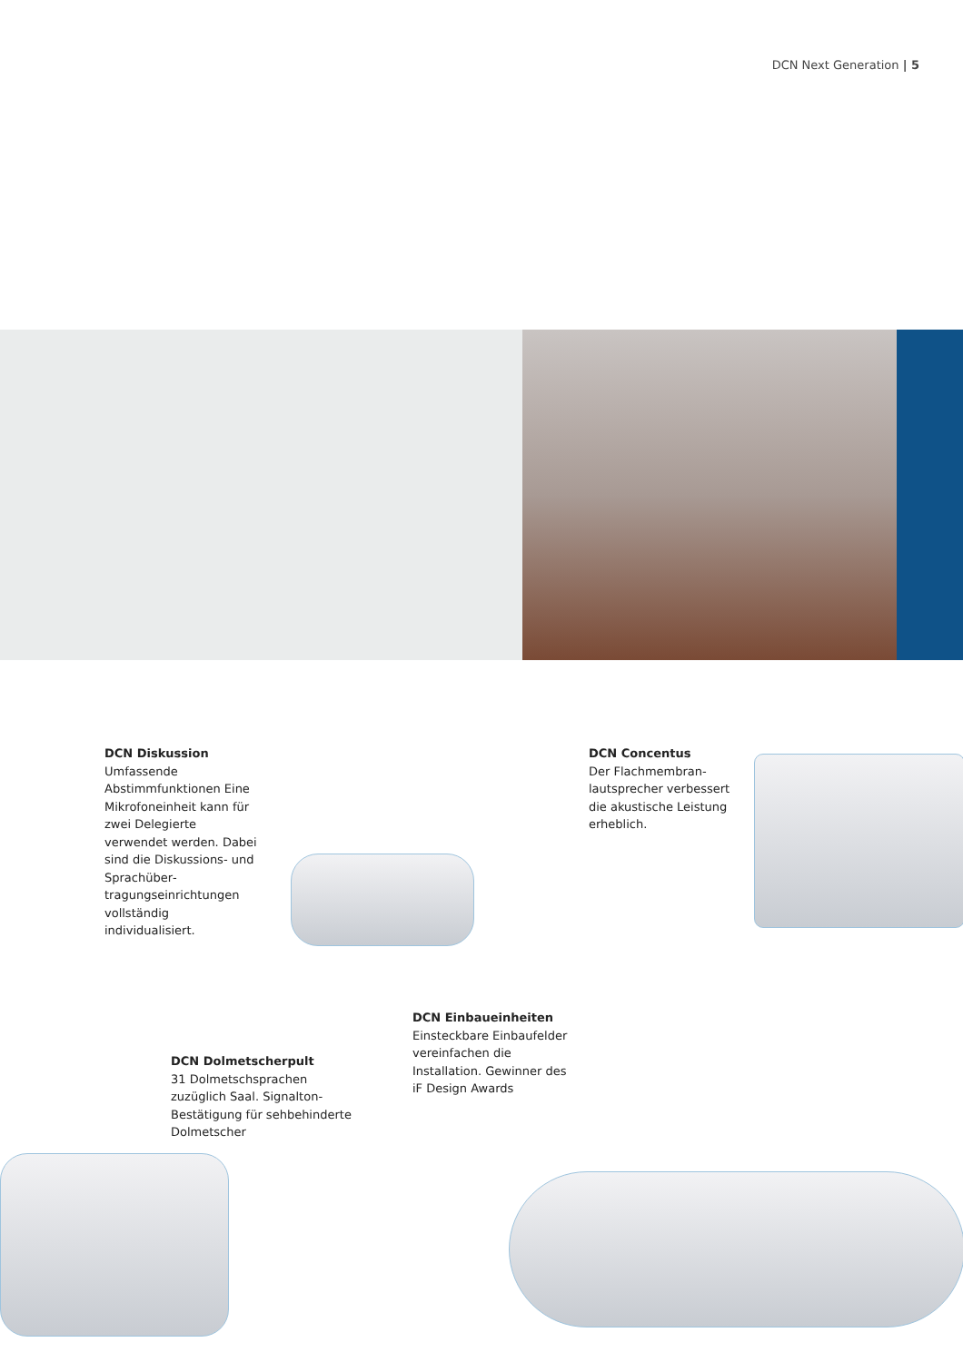DCN Next Generation | 5
DCN Diskussion
Umfassende Abstimmfunktionen Eine Mikrofoneinheit kann für zwei Delegierte verwendet werden. Dabei sind die Diskussions- und Sprachüber­tragungseinrichtungen vollständig individualisiert.
DCN Concentus
Der Flachmembran­lautsprecher verbessert die akustische Leistung erheblich.
DCN Einbaueinheiten
Einsteckbare Einbaufelder vereinfachen die Installation. Gewinner des iF Design Awards
DCN Dolmetscherpult
31 Dolmetschsprachen zuzüglich Saal. Signalton-Bestätigung für sehbehinderte Dolmetscher